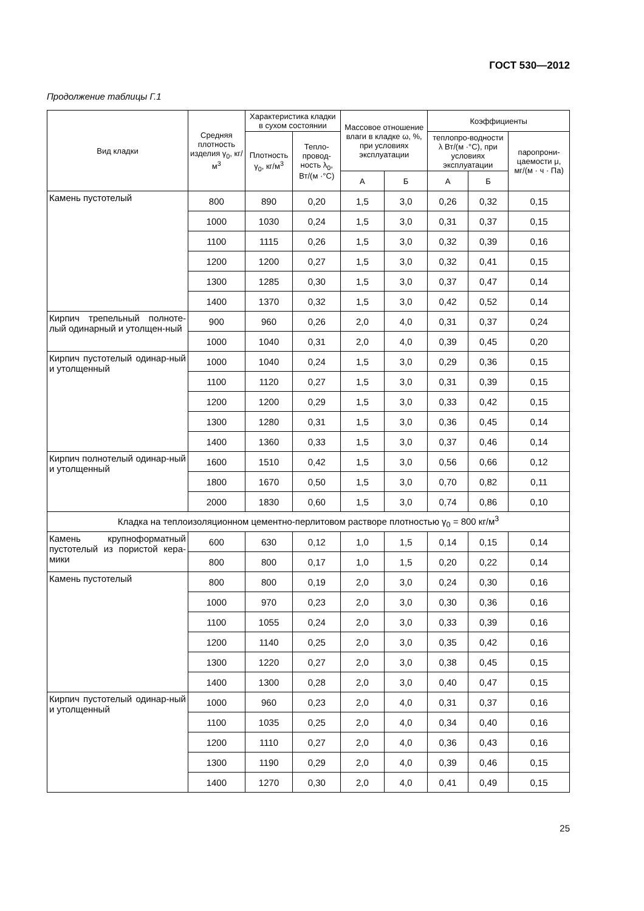ГОСТ 530—2012
Продолжение таблицы Г.1
| Вид кладки | Средняя плотность изделия γ<sub>0</sub>, кг/м<sup>3</sup> | Характеристика кладки в сухом состоянии | | Массовое отношение влаги в кладке ω, %, при условиях эксплуатации | | Коэффициенты | | |
| --- | --- | --- | --- | --- | --- | --- | --- | --- |
| | | Плотность γ<sub>0</sub>, кг/м<sup>3</sup> | Тепло-провод-ность λ<sub>0</sub>, Вт/(м ·°С) | | | теплопро-водности λ Вт/(м ·°С), при условиях эксплуатации | | паропрони-цаемости μ, мг/(м · ч · Па) |
| | | | | А | Б | А | Б | |
| Камень пустотелый | 800 | 890 | 0,20 | 1,5 | 3,0 | 0,26 | 0,32 | 0,15 |
| | 1000 | 1030 | 0,24 | 1,5 | 3,0 | 0,31 | 0,37 | 0,15 |
| | 1100 | 1115 | 0,26 | 1,5 | 3,0 | 0,32 | 0,39 | 0,16 |
| | 1200 | 1200 | 0,27 | 1,5 | 3,0 | 0,32 | 0,41 | 0,15 |
| | 1300 | 1285 | 0,30 | 1,5 | 3,0 | 0,37 | 0,47 | 0,14 |
| | 1400 | 1370 | 0,32 | 1,5 | 3,0 | 0,42 | 0,52 | 0,14 |
| Кирпич трепельный полноте-лый одинарный и утолщен-ный | 900 | 960 | 0,26 | 2,0 | 4,0 | 0,31 | 0,37 | 0,24 |
| | 1000 | 1040 | 0,31 | 2,0 | 4,0 | 0,39 | 0,45 | 0,20 |
| Кирпич пустотелый одинар-ный и утолщенный | 1000 | 1040 | 0,24 | 1,5 | 3,0 | 0,29 | 0,36 | 0,15 |
| | 1100 | 1120 | 0,27 | 1,5 | 3,0 | 0,31 | 0,39 | 0,15 |
| | 1200 | 1200 | 0,29 | 1,5 | 3,0 | 0,33 | 0,42 | 0,15 |
| | 1300 | 1280 | 0,31 | 1,5 | 3,0 | 0,36 | 0,45 | 0,14 |
| | 1400 | 1360 | 0,33 | 1,5 | 3,0 | 0,37 | 0,46 | 0,14 |
| Кирпич полнотелый одинар-ный и утолщенный | 1600 | 1510 | 0,42 | 1,5 | 3,0 | 0,56 | 0,66 | 0,12 |
| | 1800 | 1670 | 0,50 | 1,5 | 3,0 | 0,70 | 0,82 | 0,11 |
| | 2000 | 1830 | 0,60 | 1,5 | 3,0 | 0,74 | 0,86 | 0,10 |
| Кладка на теплоизоляционном цементно-перлитовом растворе плотностью γ<sub>0</sub> = 800 кг/м<sup>3</sup> | | | | | | | | |
| Камень крупноформатный пустотелый из пористой кера-мики | 600 | 630 | 0,12 | 1,0 | 1,5 | 0,14 | 0,15 | 0,14 |
| | 800 | 800 | 0,17 | 1,0 | 1,5 | 0,20 | 0,22 | 0,14 |
| Камень пустотелый | 800 | 800 | 0,19 | 2,0 | 3,0 | 0,24 | 0,30 | 0,16 |
| | 1000 | 970 | 0,23 | 2,0 | 3,0 | 0,30 | 0,36 | 0,16 |
| | 1100 | 1055 | 0,24 | 2,0 | 3,0 | 0,33 | 0,39 | 0,16 |
| | 1200 | 1140 | 0,25 | 2,0 | 3,0 | 0,35 | 0,42 | 0,16 |
| | 1300 | 1220 | 0,27 | 2,0 | 3,0 | 0,38 | 0,45 | 0,15 |
| | 1400 | 1300 | 0,28 | 2,0 | 3,0 | 0,40 | 0,47 | 0,15 |
| Кирпич пустотелый одинар-ный и утолщенный | 1000 | 960 | 0,23 | 2,0 | 4,0 | 0,31 | 0,37 | 0,16 |
| | 1100 | 1035 | 0,25 | 2,0 | 4,0 | 0,34 | 0,40 | 0,16 |
| | 1200 | 1110 | 0,27 | 2,0 | 4,0 | 0,36 | 0,43 | 0,16 |
| | 1300 | 1190 | 0,29 | 2,0 | 4,0 | 0,39 | 0,46 | 0,15 |
| | 1400 | 1270 | 0,30 | 2,0 | 4,0 | 0,41 | 0,49 | 0,15 |
25